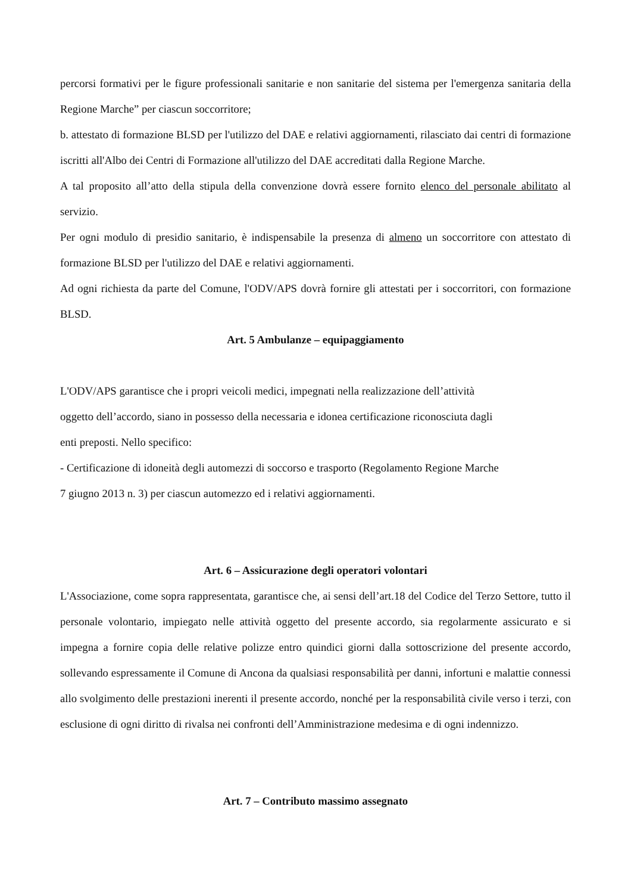percorsi formativi per le figure professionali sanitarie e non sanitarie del sistema per l'emergenza sanitaria della Regione Marche” per ciascun soccorritore;
b. attestato di formazione BLSD per l'utilizzo del DAE e relativi aggiornamenti, rilasciato dai centri di formazione iscritti all'Albo dei Centri di Formazione all'utilizzo del DAE accreditati dalla Regione Marche.
A tal proposito all’atto della stipula della convenzione dovrà essere fornito elenco del personale abilitato al servizio.
Per ogni modulo di presidio sanitario, è indispensabile la presenza di almeno un soccorritore con attestato di formazione BLSD per l'utilizzo del DAE e relativi aggiornamenti.
Ad ogni richiesta da parte del Comune, l'ODV/APS dovrà fornire gli attestati per i soccorritori, con formazione BLSD.
Art. 5 Ambulanze – equipaggiamento
L'ODV/APS garantisce che i propri veicoli medici, impegnati nella realizzazione dell’attività
oggetto dell’accordo, siano in possesso della necessaria e idonea certificazione riconosciuta dagli
enti preposti. Nello specifico:
- Certificazione di idoneità degli automezzi di soccorso e trasporto (Regolamento Regione Marche
7 giugno 2013 n. 3) per ciascun automezzo ed i relativi aggiornamenti.
Art. 6 – Assicurazione degli operatori volontari
L'Associazione, come sopra rappresentata, garantisce che, ai sensi dell’art.18 del Codice del Terzo Settore, tutto il personale volontario, impiegato nelle attività oggetto del presente accordo, sia regolarmente assicurato e si impegna a fornire copia delle relative polizze entro quindici giorni dalla sottoscrizione del presente accordo, sollevando espressamente il Comune di Ancona da qualsiasi responsabilità per danni, infortuni e malattie connessi allo svolgimento delle prestazioni inerenti il presente accordo, nonché per la responsabilità civile verso i terzi, con esclusione di ogni diritto di rivalsa nei confronti dell’Amministrazione medesima e di ogni indennizzo.
Art. 7 – Contributo massimo assegnato